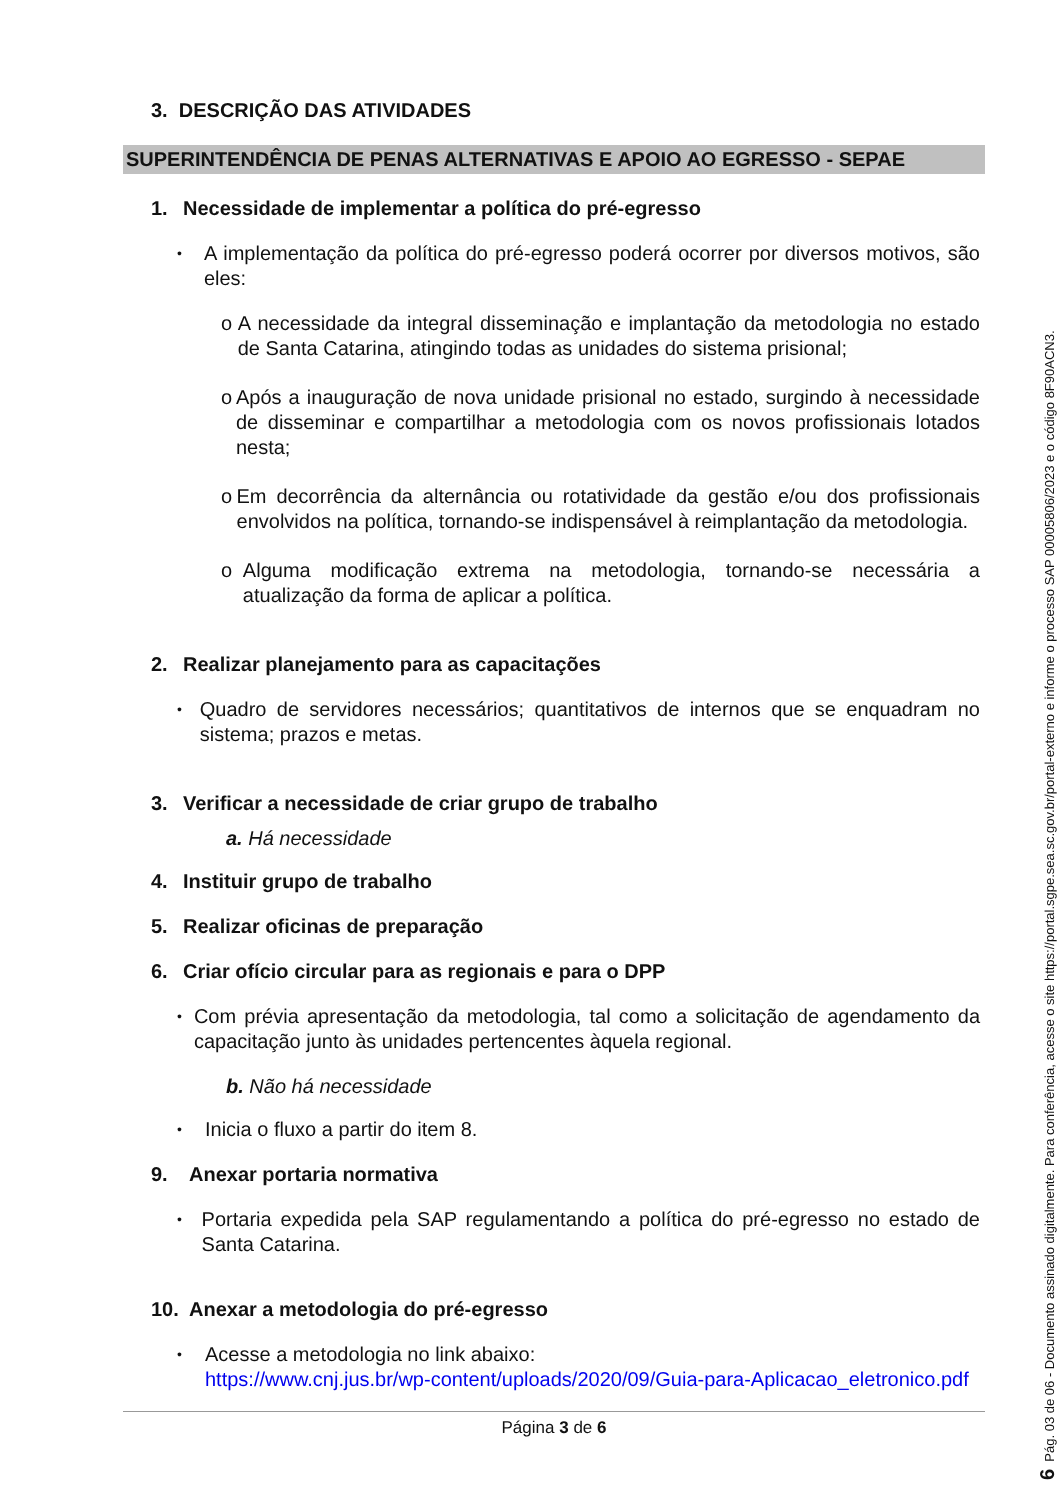3. DESCRIÇÃO DAS ATIVIDADES
SUPERINTENDÊNCIA DE PENAS ALTERNATIVAS E APOIO AO EGRESSO - SEPAE
1. Necessidade de implementar a política do pré-egresso
•
A implementação da política do pré-egresso poderá ocorrer por diversos motivos, são eles:
o A necessidade da integral disseminação e implantação da metodologia no estado de Santa Catarina, atingindo todas as unidades do sistema prisional;
o Após a inauguração de nova unidade prisional no estado, surgindo à necessidade de disseminar e compartilhar a metodologia com os novos profissionais lotados nesta;
o Em decorrência da alternância ou rotatividade da gestão e/ou dos profissionais envolvidos na política, tornando-se indispensável à reimplantação da metodologia.
o Alguma modificação extrema na metodologia, tornando-se necessária a atualização da forma de aplicar a política.
2. Realizar planejamento para as capacitações
•
Quadro de servidores necessários; quantitativos de internos que se enquadram no sistema; prazos e metas.
3. Verificar a necessidade de criar grupo de trabalho
a. Há necessidade
4. Instituir grupo de trabalho
5. Realizar oficinas de preparação
6. Criar ofício circular para as regionais e para o DPP
•
Com prévia apresentação da metodologia, tal como a solicitação de agendamento da capacitação junto às unidades pertencentes àquela regional.
b. Não há necessidade
•
Inicia o fluxo a partir do item 8.
9. Anexar portaria normativa
•
Portaria expedida pela SAP regulamentando a política do pré-egresso no estado de Santa Catarina.
10. Anexar a metodologia do pré-egresso
•
Acesse a metodologia no link abaixo:
https://www.cnj.jus.br/wp-content/uploads/2020/09/Guia-para-Aplicacao_eletronico.pdf
Página 3 de 6
6 Pág. 03 de 06 - Documento assinado digitalmente. Para conferência, acesse o site https://portal.sgpe.sea.sc.gov.br/portal-externo e informe o processo SAP 00005806/2023 e o código 8F90ACN3.